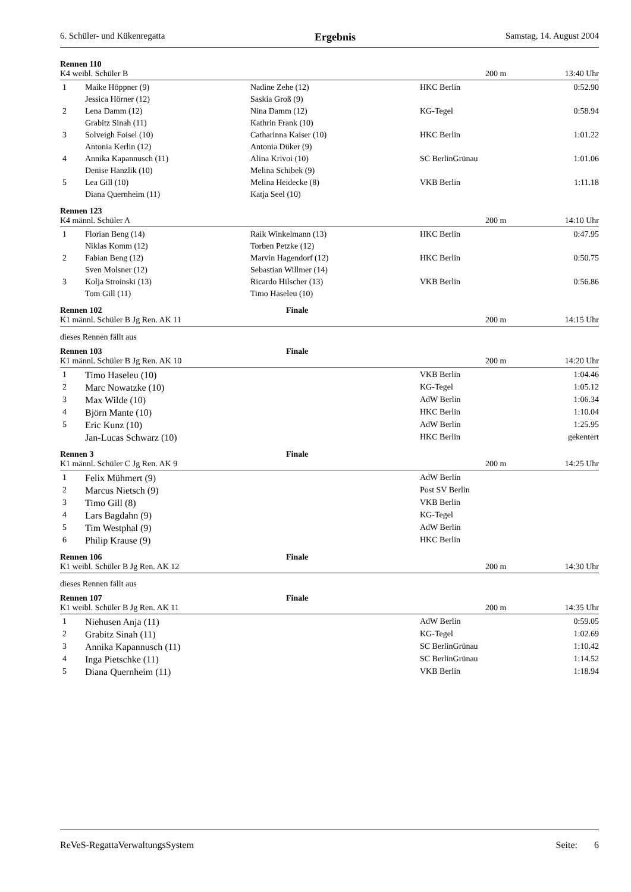6. Schüler- und Kükenregatta Ergebnis Samstag, 14. August 2004
Rennen 110
K4 weibl. Schüler B 200 m 13:40 Uhr
| 1 | Maike Höppner (9) | Nadine Zehe (12) | HKC Berlin | 0:52.90 |
| | Jessica Hörner (12) | Saskia Groß (9) | | |
| 2 | Lena Damm (12) | Nina Damm (12) | KG-Tegel | 0:58.94 |
| | Grabitz Sinah (11) | Kathrin Frank (10) | | |
| 3 | Solveigh Foisel (10) | Catharinna Kaiser (10) | HKC Berlin | 1:01.22 |
| | Antonia Kerlin (12) | Antonia Düker (9) | | |
| 4 | Annika Kapannusch (11) | Alina Krivoi (10) | SC BerlinGrünau | 1:01.06 |
| | Denise Hanzlik (10) | Melina Schibek (9) | | |
| 5 | Lea Gill (10) | Melina Heidecke (8) | VKB Berlin | 1:11.18 |
| | Diana Quernheim (11) | Katja Seel (10) | | |
Rennen 123
K4 männl. Schüler A 200 m 14:10 Uhr
| 1 | Florian Beng (14) | Raik Winkelmann (13) | HKC Berlin | 0:47.95 |
| | Niklas Komm (12) | Torben Petzke (12) | | |
| 2 | Fabian Beng (12) | Marvin Hagendorf (12) | HKC Berlin | 0:50.75 |
| | Sven Molsner (12) | Sebastian Willmer (14) | | |
| 3 | Kolja Stroinski (13) | Ricardo Hilscher (13) | VKB Berlin | 0:56.86 |
| | Tom Gill (11) | Timo Haseleu (10) | | |
Rennen 102 Finale
K1 männl. Schüler B Jg Ren. AK 11 200 m 14:15 Uhr
dieses Rennen fällt aus
Rennen 103 Finale
K1 männl. Schüler B Jg Ren. AK 10 200 m 14:20 Uhr
| 1 | Timo Haseleu (10) | | VKB Berlin | 1:04.46 |
| 2 | Marc Nowatzke (10) | | KG-Tegel | 1:05.12 |
| 3 | Max Wilde (10) | | AdW Berlin | 1:06.34 |
| 4 | Björn Mante (10) | | HKC Berlin | 1:10.04 |
| 5 | Eric Kunz (10) | | AdW Berlin | 1:25.95 |
| | Jan-Lucas Schwarz (10) | | HKC Berlin | gekentert |
Rennen 3 Finale
K1 männl. Schüler C Jg Ren. AK 9 200 m 14:25 Uhr
| 1 | Felix Mühmert (9) | | AdW Berlin | |
| 2 | Marcus Nietsch (9) | | Post SV Berlin | |
| 3 | Timo Gill (8) | | VKB Berlin | |
| 4 | Lars Bagdahn (9) | | KG-Tegel | |
| 5 | Tim Westphal (9) | | AdW Berlin | |
| 6 | Philip Krause (9) | | HKC Berlin | |
Rennen 106 Finale
K1 weibl. Schüler B Jg Ren. AK 12 200 m 14:30 Uhr
dieses Rennen fällt aus
Rennen 107 Finale
K1 weibl. Schüler B Jg Ren. AK 11 200 m 14:35 Uhr
| 1 | Niehusen Anja (11) | | AdW Berlin | 0:59.05 |
| 2 | Grabitz Sinah (11) | | KG-Tegel | 1:02.69 |
| 3 | Annika Kapannusch (11) | | SC BerlinGrünau | 1:10.42 |
| 4 | Inga Pietschke (11) | | SC BerlinGrünau | 1:14.52 |
| 5 | Diana Quernheim (11) | | VKB Berlin | 1:18.94 |
ReVeS-RegattaVerwaltungsSystem Seite: 6